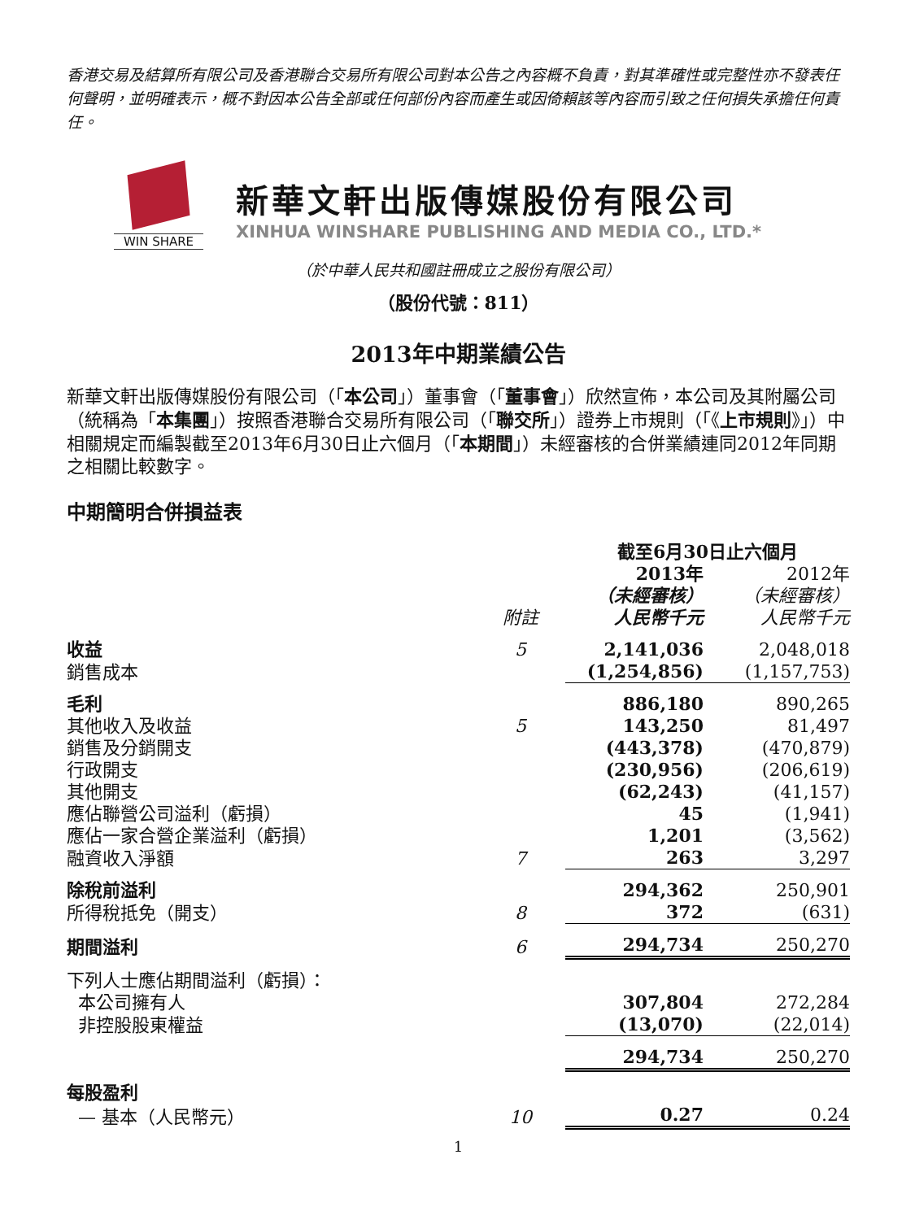香港交易及結算所有限公司及香港聯合交易所有限公司對本公告之內容概不負責，對其準確性或完整性亦不發表任何聲明，並明確表示，概不對因本公告全部或任何部份內容而產生或因倚賴該等內容而引致之任何損失承擔任何責任。
WIN SHARE
新華文軒出版傳媒股份有限公司
XINHUA WINSHARE PUBLISHING AND MEDIA CO., LTD.*
（於中華人民共和國註冊成立之股份有限公司）
（股份代號：811）
2013年中期業績公告
新華文軒出版傳媒股份有限公司（「本公司」）董事會（「董事會」）欣然宣佈，本公司及其附屬公司（統稱為「本集團」）按照香港聯合交易所有限公司（「聯交所」）證券上市規則（「《上市規則》」）中相關規定而編製截至2013年6月30日止六個月（「本期間」）未經審核的合併業績連同2012年同期之相關比較數字。
中期簡明合併損益表
| | | 截至6月30日止六個月 | |
| --- | --- | --- | --- |
| | 附註 | 2013年 （未經審核） 人民幣千元 | 2012年 （未經審核） 人民幣千元 |
| 收益 | 5 | 2,141,036 | 2,048,018 |
| 銷售成本 | | (1,254,856) | (1,157,753) |
| 毛利 | | 886,180 | 890,265 |
| 其他收入及收益 | 5 | 143,250 | 81,497 |
| 銷售及分銷開支 | | (443,378) | (470,879) |
| 行政開支 | | (230,956) | (206,619) |
| 其他開支 | | (62,243) | (41,157) |
| 應佔聯營公司溢利（虧損） | | 45 | (1,941) |
| 應佔一家合營企業溢利（虧損） | | 1,201 | (3,562) |
| 融資收入淨額 | 7 | 263 | 3,297 |
| 除稅前溢利 | | 294,362 | 250,901 |
| 所得稅抵免（開支） | 8 | 372 | (631) |
| 期間溢利 | 6 | 294,734 | 250,270 |
| 下列人士應佔期間溢利（虧損）： | | | |
| 本公司擁有人 | | 307,804 | 272,284 |
| 非控股股東權益 | | (13,070) | (22,014) |
| | | 294,734 | 250,270 |
| 每股盈利 | | | |
| — 基本（人民幣元） | 10 | 0.27 | 0.24 |
1